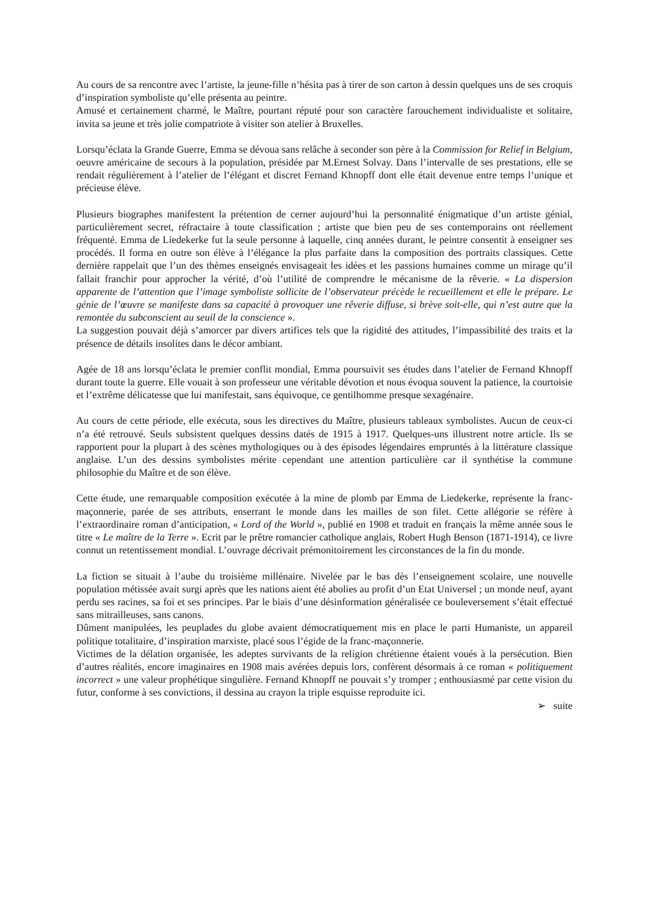Au cours de sa rencontre avec l’artiste, la jeune-fille n’hésita pas à tirer de son carton à dessin quelques uns de ses croquis d’inspiration symboliste qu’elle présenta au peintre.
Amusé et certainement charmé, le Maître, pourtant réputé pour son caractère farouchement individualiste et solitaire, invita sa jeune et très jolie compatriote à visiter son atelier à Bruxelles.
Lorsqu’éclata la Grande Guerre, Emma se dévoua sans relâche à seconder son père à la Commission for Relief in Belgium, oeuvre américaine de secours à la population, présidée par M.Ernest Solvay. Dans l’intervalle de ses prestations, elle se rendait régulièrement à l’atelier de l’élégant et discret Fernand Khnopff dont elle était devenue entre temps l’unique et précieuse élève.
Plusieurs biographes manifestent la prétention de cerner aujourd’hui la personnalité énigmatique d’un artiste génial, particulièrement secret, réfractaire à toute classification ; artiste que bien peu de ses contemporains ont réellement fréquenté. Emma de Liedekerke fut la seule personne à laquelle, cinq années durant, le peintre consentit à enseigner ses procédés. Il forma en outre son élève à l’élégance la plus parfaite dans la composition des portraits classiques. Cette dernière rappelait que l’un des thèmes enseignés envisageait les idées et les passions humaines comme un mirage qu’il fallait franchir pour approcher la vérité, d’où l’utilité de comprendre le mécanisme de la rêverie. « La dispersion apparente de l’attention que l’image symboliste sollicite de l’observateur précède le recueillement et elle le prépare. Le génie de l’œuvre se manifeste dans sa capacité à provoquer une rêverie diffuse, si brève soit-elle, qui n’est autre que la remontée du subconscient au seuil de la conscience ».
La suggestion pouvait déjà s’amorcer par divers artifices tels que la rigidité des attitudes, l’impassibilité des traits et la présence de détails insolites dans le décor ambiant.
Agée de 18 ans lorsqu’éclata le premier conflit mondial, Emma poursuivit ses études dans l’atelier de Fernand Khnopff durant toute la guerre. Elle vouait à son professeur une véritable dévotion et nous évoqua souvent la patience, la courtoisie et l’extrême délicatesse que lui manifestait, sans équivoque, ce gentilhomme presque sexagénaire.
Au cours de cette période, elle exécuta, sous les directives du Maître, plusieurs tableaux symbolistes. Aucun de ceux-ci n’a été retrouvé. Seuls subsistent quelques dessins datés de 1915 à 1917. Quelques-uns illustrent notre article. Ils se rapportent pour la plupart à des scènes mythologiques ou à des épisodes légendaires empruntés à la littérature classique anglaise. L’un des dessins symbolistes mérite cependant une attention particulière car il synthétise la commune philosophie du Maître et de son élève.
Cette étude, une remarquable composition exécutée à la mine de plomb par Emma de Liedekerke, représente la franc-maçonnerie, parée de ses attributs, enserrant le monde dans les mailles de son filet. Cette allégorie se réfère à l’extraordinaire roman d’anticipation, « Lord of the World », publié en 1908 et traduit en français la même année sous le titre « Le maître de la Terre ». Ecrit par le prêtre romancier catholique anglais, Robert Hugh Benson (1871-1914), ce livre connut un retentissement mondial. L’ouvrage décrivait prémonitoirement les circonstances de la fin du monde.
La fiction se situait à l’aube du troisième millénaire. Nivelée par le bas dès l’enseignement scolaire, une nouvelle population métissée avait surgi après que les nations aient été abolies au profit d’un Etat Universel ; un monde neuf, ayant perdu ses racines, sa foi et ses principes. Par le biais d’une désinformation généralisée ce bouleversement s’était effectué sans mitrailleuses, sans canons.
Dûment manipulées, les peuplades du globe avaient démocratiquement mis en place le parti Humaniste, un appareil politique totalitaire, d’inspiration marxiste, placé sous l’égide de la franc-maçonnerie.
Victimes de la délation organisée, les adeptes survivants de la religion chrétienne étaient voués à la persécution. Bien d’autres réalités, encore imaginaires en 1908 mais avérées depuis lors, confèrent désormais à ce roman « politiquement incorrect » une valeur prophétique singulière. Fernand Khnopff ne pouvait s’y tromper ; enthousiasmé par cette vision du futur, conforme à ses convictions, il dessina au crayon la triple esquisse reproduite ici.
➢ suite